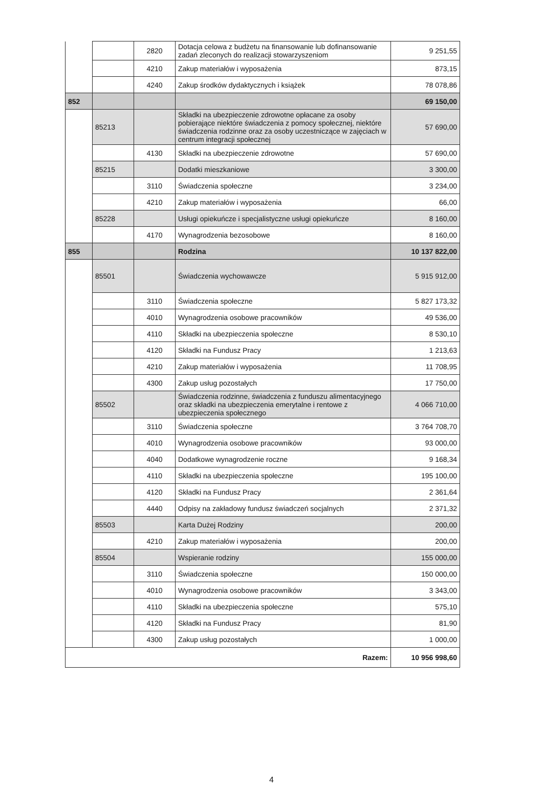| | | 2820 | Dotacja celowa z budżetu na finansowanie lub dofinansowanie zadań zleconych do realizacji stowarzyszeniom | 9 251,55 |
| | | 4210 | Zakup materiałów i wyposażenia | 873,15 |
| | | 4240 | Zakup środków dydaktycznych i książek | 78 078,86 |
| 852 | | | | 69 150,00 |
| | 85213 | | Składki na ubezpieczenie zdrowotne opłacane za osoby pobierające niektóre świadczenia z pomocy społecznej, niektóre świadczenia rodzinne oraz za osoby uczestniczące w zajęciach w centrum integracji społecznej | 57 690,00 |
| | | 4130 | Składki na ubezpieczenie zdrowotne | 57 690,00 |
| | 85215 | | Dodatki mieszkaniowe | 3 300,00 |
| | | 3110 | Świadczenia społeczne | 3 234,00 |
| | | 4210 | Zakup materiałów i wyposażenia | 66,00 |
| | 85228 | | Usługi opiekuńcze i specjalistyczne usługi opiekuńcze | 8 160,00 |
| | | 4170 | Wynagrodzenia bezosobowe | 8 160,00 |
| 855 | | | Rodzina | 10 137 822,00 |
| | 85501 | | Świadczenia wychowawcze | 5 915 912,00 |
| | | 3110 | Świadczenia społeczne | 5 827 173,32 |
| | | 4010 | Wynagrodzenia osobowe pracowników | 49 536,00 |
| | | 4110 | Składki na ubezpieczenia społeczne | 8 530,10 |
| | | 4120 | Składki na Fundusz Pracy | 1 213,63 |
| | | 4210 | Zakup materiałów i wyposażenia | 11 708,95 |
| | | 4300 | Zakup usług pozostałych | 17 750,00 |
| | 85502 | | Świadczenia rodzinne, świadczenia z funduszu alimentacyjnego oraz składki na ubezpieczenia emerytalne i rentowe z ubezpieczenia społecznego | 4 066 710,00 |
| | | 3110 | Świadczenia społeczne | 3 764 708,70 |
| | | 4010 | Wynagrodzenia osobowe pracowników | 93 000,00 |
| | | 4040 | Dodatkowe wynagrodzenie roczne | 9 168,34 |
| | | 4110 | Składki na ubezpieczenia społeczne | 195 100,00 |
| | | 4120 | Składki na Fundusz Pracy | 2 361,64 |
| | | 4440 | Odpisy na zakładowy fundusz świadczeń socjalnych | 2 371,32 |
| | 85503 | | Karta Dużej Rodziny | 200,00 |
| | | 4210 | Zakup materiałów i wyposażenia | 200,00 |
| | 85504 | | Wspieranie rodziny | 155 000,00 |
| | | 3110 | Świadczenia społeczne | 150 000,00 |
| | | 4010 | Wynagrodzenia osobowe pracowników | 3 343,00 |
| | | 4110 | Składki na ubezpieczenia społeczne | 575,10 |
| | | 4120 | Składki na Fundusz Pracy | 81,90 |
| | | 4300 | Zakup usług pozostałych | 1 000,00 |
| Razem: | | | | 10 956 998,60 |
4